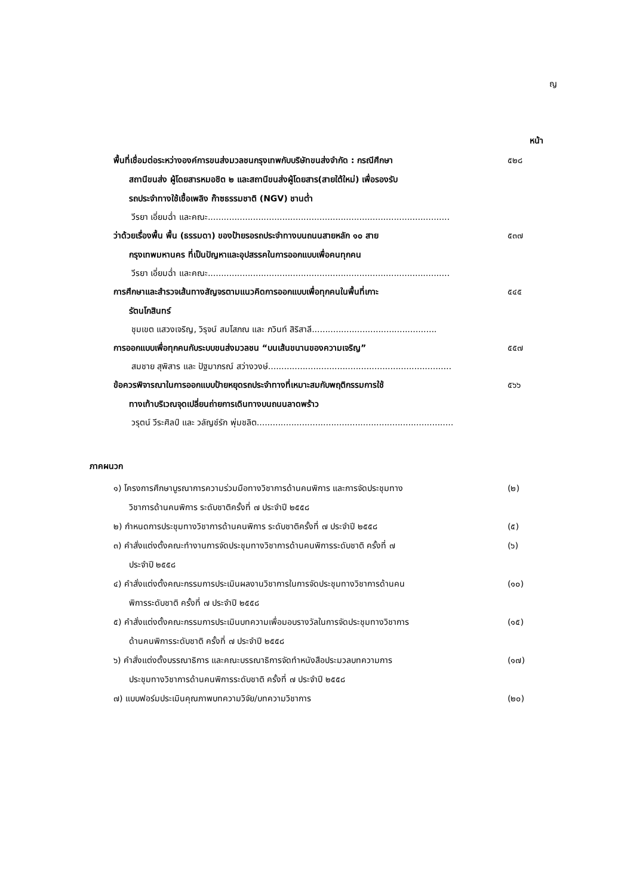ญ
หน้า
พื้นที่เชื่อมต่อระหว่างองค์การขนส่งมวลชนกรุงเทพกับบริษัทขนส่งจำกัด : กรณีศึกษา
สถานีขนส่ง ผู้โดยสารหมอชิต ๒ และสถานีขนส่งผู้โดยสาร(สายใต้ใหม่) เพื่อรองรับ
รถประจำทางใช้เชื้อเพลิง ก๊าซธรรมชาติ (NGV) ชานต่ำ
๕๒๘
วีรยา เอี่ยมฉ่ำ และคณะ...........................................................................................
ว่าด้วยเรื่องพื้น พื้น (ธรรมดา) ของป้ายรอรถประจำทางบนถนนสายหลัก ๑๐ สาย
กรุงเทพมหานคร ที่เป็นปัญหาและอุปสรรคในการออกแบบเพื่อคนทุกคน
๕๓๗
วีรยา เอี่ยมฉ่ำ และคณะ...........................................................................................
การศึกษาและสำรวจเส้นทางสัญจรตามแนวคิดการออกแบบเพื่อทุกคนในพื้นที่เกาะ
รัตนโกสินทร์
๕๔๕
ชุมเขต แสวงเจริญ, วิรุจน์ สมโสภณ และ ภวินท์ สิริสาลี...............................................
การออกแบบเพื่อทุกคนกับระบบขนส่งมวลชน “บนเส้นขนานของความเจริญ” ๕๕๗
สมชาย สุพิสาร และ ปัฐมาภรณ์ สว่างวงษ์.....................................................................
ข้อควรพิจารณาในการออกแบบป้ายหยุดรถประจำทางที่เหมาะสมกับพฤติกรรมการใช้
ทางเท้าบริเวณจุดเปลี่ยนถ่ายการเดินทางบนถนนลาดพร้าว
๕๖๖
วรุตน์ วีระศิลป์ และ วลัญช์รัก พุ่มชลิต..........................................................................
ภาคผนวก
๑) โครงการศึกษาบูรณาการความร่วมมือทางวิชาการด้านคนพิการ และการจัดประชุมทาง
วิชาการด้านคนพิการ ระดับชาติครั้งที่ ๗ ประจำปี ๒๕๕๘
(๒)
๒) กำหนดการประชุมทางวิชาการด้านคนพิการ ระดับชาติครั้งที่ ๗ ประจำปี ๒๕๕๘ (๕)
๓) คำสั่งแต่งตั้งคณะทำงานการจัดประชุมทางวิชาการด้านคนพิการระดับชาติ ครั้งที่ ๗
ประจำปี ๒๕๕๘
(๖)
๔) คำสั่งแต่งตั้งคณะกรรมการประเมินผลงานวิชาการในการจัดประชุมทางวิชาการด้านคน
พิการระดับชาติ ครั้งที่ ๗ ประจำปี ๒๕๕๘
(๑๐)
๕) คำสั่งแต่งตั้งคณะกรรมการประเมินบทความเพื่อมอบรางวัลในการจัดประชุมทางวิชาการ
ด้านคนพิการระดับชาติ ครั้งที่ ๗ ประจำปี ๒๕๕๘
(๑๕)
๖) คำสั่งแต่งตั้งบรรณาธิการ และคณะบรรณาธิการจัดทำหนังสือประมวลบทความการ
ประชุมทางวิชาการด้านคนพิการระดับชาติ ครั้งที่ ๗ ประจำปี ๒๕๕๘
(๑๗)
๗) แบบฟอร์มประเมินคุณภาพบทความวิจัย/บทความวิชาการ (๒๐)